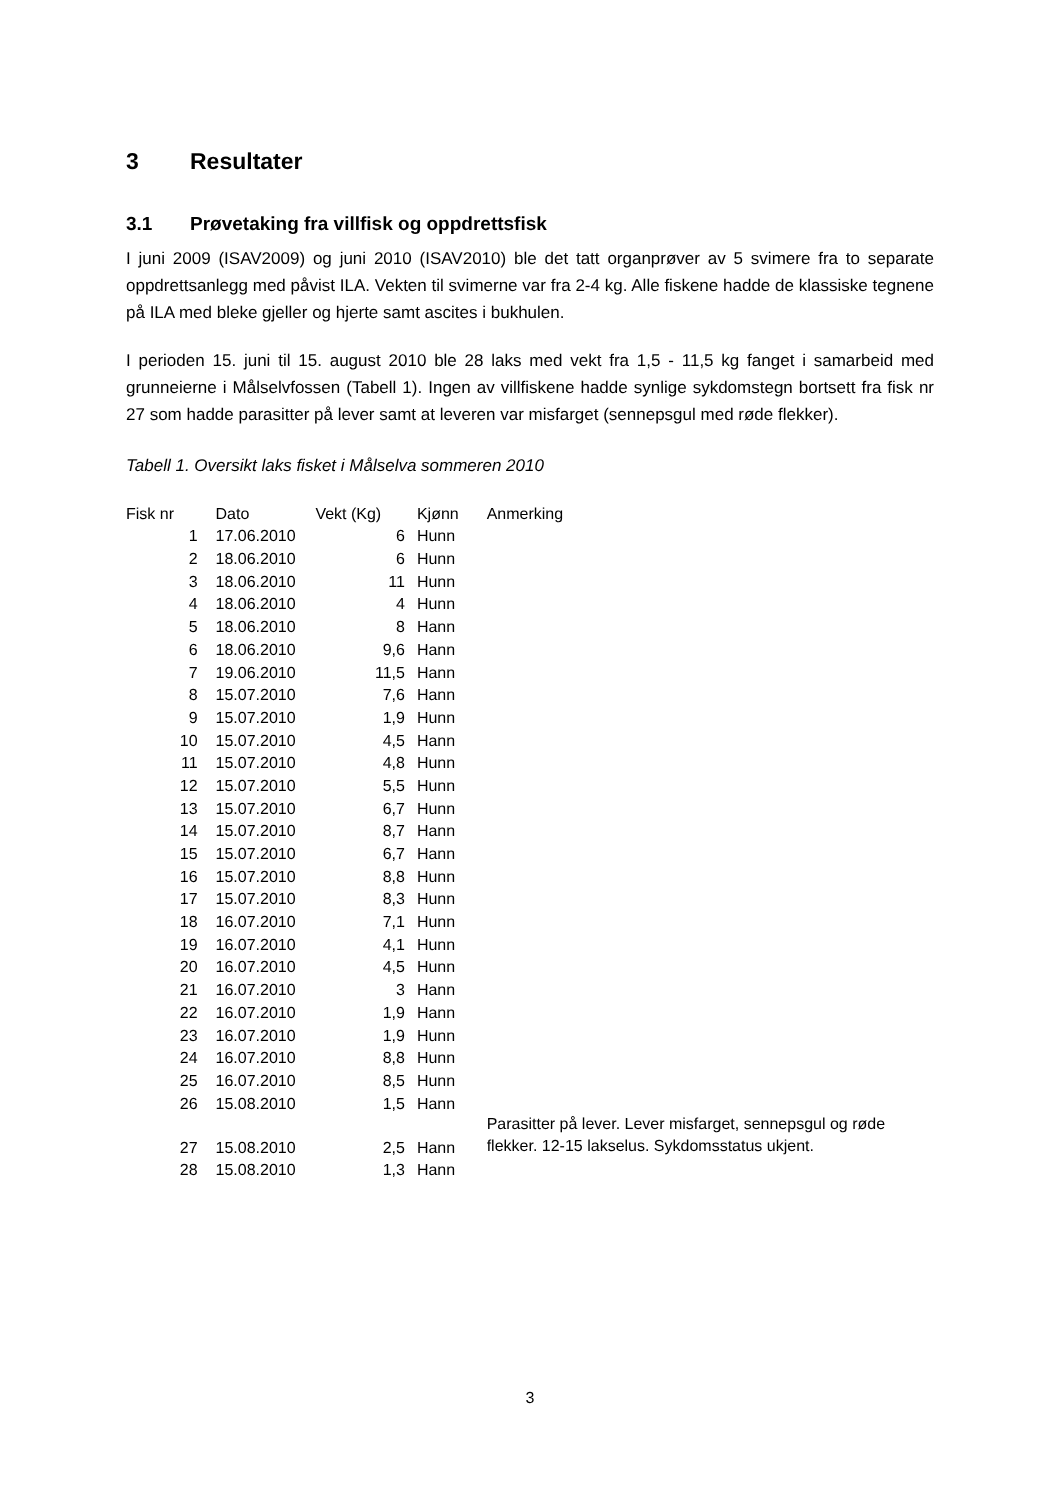3 Resultater
3.1 Prøvetaking fra villfisk og oppdrettsfisk
I juni 2009 (ISAV2009) og juni 2010 (ISAV2010) ble det tatt organprøver av 5 svimere fra to separate oppdrettsanlegg med påvist ILA. Vekten til svimerne var fra 2-4 kg. Alle fiskene hadde de klassiske tegnene på ILA med bleke gjeller og hjerte samt ascites i bukhulen.
I perioden 15. juni til 15. august 2010 ble 28 laks med vekt fra 1,5 - 11,5 kg fanget i samarbeid med grunneierne i Målselvfossen (Tabell 1). Ingen av villfiskene hadde synlige sykdomstegn bortsett fra fisk nr 27 som hadde parasitter på lever samt at leveren var misfarget (sennepsgul med røde flekker).
Tabell 1. Oversikt laks fisket i Målselva sommeren 2010
| Fisk nr | | Dato | Vekt (Kg) | Kjønn | Anmerking |
| --- | --- | --- | --- | --- | --- |
| 1 | | 17.06.2010 | 6 | Hunn | |
| 2 | | 18.06.2010 | 6 | Hunn | |
| 3 | | 18.06.2010 | 11 | Hunn | |
| 4 | | 18.06.2010 | 4 | Hunn | |
| 5 | | 18.06.2010 | 8 | Hann | |
| 6 | | 18.06.2010 | 9,6 | Hann | |
| 7 | | 19.06.2010 | 11,5 | Hann | |
| 8 | | 15.07.2010 | 7,6 | Hann | |
| 9 | | 15.07.2010 | 1,9 | Hunn | |
| 10 | | 15.07.2010 | 4,5 | Hann | |
| 11 | | 15.07.2010 | 4,8 | Hunn | |
| 12 | | 15.07.2010 | 5,5 | Hunn | |
| 13 | | 15.07.2010 | 6,7 | Hunn | |
| 14 | | 15.07.2010 | 8,7 | Hann | |
| 15 | | 15.07.2010 | 6,7 | Hann | |
| 16 | | 15.07.2010 | 8,8 | Hunn | |
| 17 | | 15.07.2010 | 8,3 | Hunn | |
| 18 | | 16.07.2010 | 7,1 | Hunn | |
| 19 | | 16.07.2010 | 4,1 | Hunn | |
| 20 | | 16.07.2010 | 4,5 | Hunn | |
| 21 | | 16.07.2010 | 3 | Hann | |
| 22 | | 16.07.2010 | 1,9 | Hann | |
| 23 | | 16.07.2010 | 1,9 | Hunn | |
| 24 | | 16.07.2010 | 8,8 | Hunn | |
| 25 | | 16.07.2010 | 8,5 | Hunn | |
| 26 | | 15.08.2010 | 1,5 | Hann | |
| 27 | | 15.08.2010 | 2,5 | Hann | Parasitter på lever. Lever misfarget, sennepsgul og røde flekker. 12-15 lakselus. Sykdomsstatus ukjent. |
| 28 | | 15.08.2010 | 1,3 | Hann | |
3